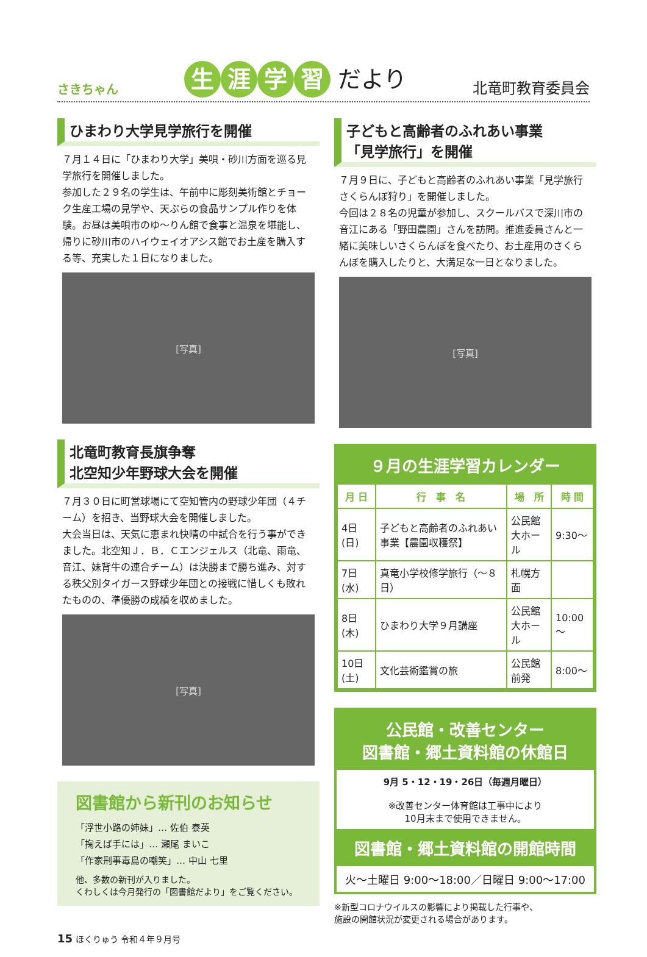さきちゃん
生涯学習 だより
北竜町教育委員会
ひまわり大学見学旅行を開催
７月１４日に「ひまわり大学」美唄・砂川方面を巡る見学旅行を開催しました。
参加した２９名の学生は、午前中に彫刻美術館とチョーク生産工場の見学や、天ぷらの食品サンプル作りを体験。お昼は美唄市のゆ～りん館で食事と温泉を堪能し、帰りに砂川市のハイウェイオアシス館でお土産を購入する等、充実した１日になりました。
[写真]
北竜町教育長旗争奪
北空知少年野球大会を開催
７月３０日に町営球場にて空知管内の野球少年団（４チーム）を招き、当野球大会を開催しました。
大会当日は、天気に恵まれ快晴の中試合を行う事ができました。北空知Ｊ．Ｂ．Ｃエンジェルス（北竜、雨竜、音江、妹背牛の連合チーム）は決勝まで勝ち進み、対する秩父別タイガース野球少年団との接戦に惜しくも敗れたものの、準優勝の成績を収めました。
[写真]
図書館から新刊のお知らせ
「浮世小路の姉妹」… 佐伯 泰英
「掬えば手には」… 瀬尾 まいこ
「作家刑事毒島の嘲笑」… 中山 七里
他、多数の新刊が入りました。
くわしくは今月発行の「図書館だより」をご覧ください。
子どもと高齢者のふれあい事業
「見学旅行」を開催
７月９日に、子どもと高齢者のふれあい事業「見学旅行さくらんぼ狩り」を開催しました。
今回は２８名の児童が参加し、スクールバスで深川市の音江にある「野田農園」さんを訪問。推進委員さんと一緒に美味しいさくらんぼを食べたり、お土産用のさくらんぼを購入したりと、大満足な一日となりました。
[写真]
９月の生涯学習カレンダー
| 月 日 | 行 事 名 | 場 所 | 時 間 |
| --- | --- | --- | --- |
| 4日(日) | 子どもと高齢者のふれあい事業【農園収穫祭】 | 公民館 大ホール | 9:30～ |
| 7日(水) | 真竜小学校修学旅行（～８日） | 札幌方面 | |
| 8日(木) | ひまわり大学９月講座 | 公民館 大ホール | 10:00～ |
| 10日(土) | 文化芸術鑑賞の旅 | 公民館前発 | 8:00～ |
公民館・改善センター
図書館・郷土資料館の休館日
9月 5・12・19・26日（毎週月曜日）
※改善センター体育館は工事中により
10月末まで使用できません。
図書館・郷土資料館の開館時間
火～土曜日 9:00～18:00／日曜日 9:00～17:00
※新型コロナウイルスの影響により掲載した行事や、
施設の開館状況が変更される場合があります。
15 ほくりゅう 令和４年９月号